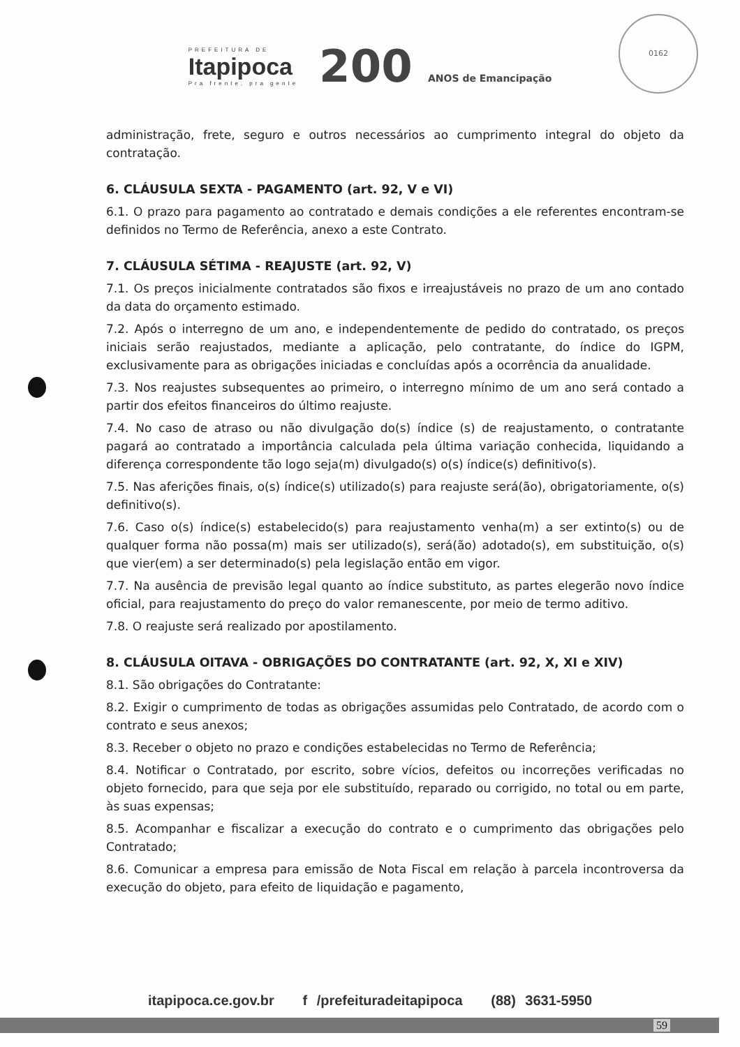PREFEITURA DE
Itapipoca
Pra frente, pra gente
200 ANOS de Emancipação
0162
administração, frete, seguro e outros necessários ao cumprimento integral do objeto da contratação.
6. CLÁUSULA SEXTA - PAGAMENTO (art. 92, V e VI)
6.1. O prazo para pagamento ao contratado e demais condições a ele referentes encontram-se definidos no Termo de Referência, anexo a este Contrato.
7. CLÁUSULA SÉTIMA - REAJUSTE (art. 92, V)
7.1. Os preços inicialmente contratados são fixos e irreajustáveis no prazo de um ano contado da data do orçamento estimado.
7.2. Após o interregno de um ano, e independentemente de pedido do contratado, os preços iniciais serão reajustados, mediante a aplicação, pelo contratante, do índice do IGPM, exclusivamente para as obrigações iniciadas e concluídas após a ocorrência da anualidade.
7.3. Nos reajustes subsequentes ao primeiro, o interregno mínimo de um ano será contado a partir dos efeitos financeiros do último reajuste.
7.4. No caso de atraso ou não divulgação do(s) índice (s) de reajustamento, o contratante pagará ao contratado a importância calculada pela última variação conhecida, liquidando a diferença correspondente tão logo seja(m) divulgado(s) o(s) índice(s) definitivo(s).
7.5. Nas aferições finais, o(s) índice(s) utilizado(s) para reajuste será(ão), obrigatoriamente, o(s) definitivo(s).
7.6. Caso o(s) índice(s) estabelecido(s) para reajustamento venha(m) a ser extinto(s) ou de qualquer forma não possa(m) mais ser utilizado(s), será(ão) adotado(s), em substituição, o(s) que vier(em) a ser determinado(s) pela legislação então em vigor.
7.7. Na ausência de previsão legal quanto ao índice substituto, as partes elegerão novo índice oficial, para reajustamento do preço do valor remanescente, por meio de termo aditivo.
7.8. O reajuste será realizado por apostilamento.
8. CLÁUSULA OITAVA - OBRIGAÇÕES DO CONTRATANTE (art. 92, X, XI e XIV)
8.1. São obrigações do Contratante:
8.2. Exigir o cumprimento de todas as obrigações assumidas pelo Contratado, de acordo com o contrato e seus anexos;
8.3. Receber o objeto no prazo e condições estabelecidas no Termo de Referência;
8.4. Notificar o Contratado, por escrito, sobre vícios, defeitos ou incorreções verificadas no objeto fornecido, para que seja por ele substituído, reparado ou corrigido, no total ou em parte, às suas expensas;
8.5. Acompanhar e fiscalizar a execução do contrato e o cumprimento das obrigações pelo Contratado;
8.6. Comunicar a empresa para emissão de Nota Fiscal em relação à parcela incontroversa da execução do objeto, para efeito de liquidação e pagamento,
itapipoca.ce.gov.br f /prefeituradeitapipoca (88) 3631-5950
59